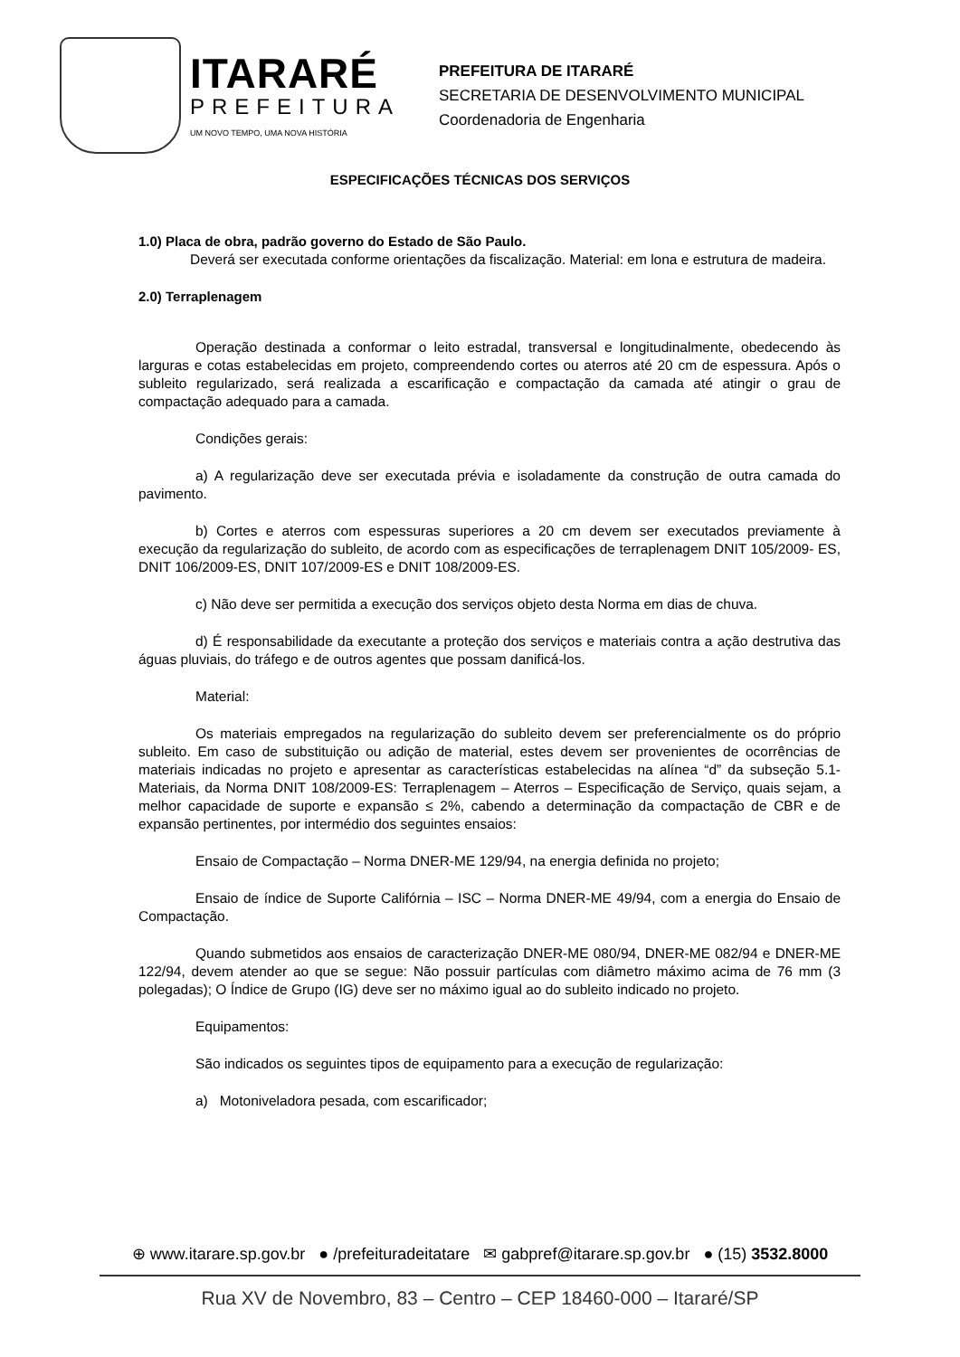ITARARÉ
PREFEITURA
UM NOVO TEMPO, UMA NOVA HISTÓRIA
PREFEITURA DE ITARARÉ
SECRETARIA DE DESENVOLVIMENTO MUNICIPAL
Coordenadoria de Engenharia
ESPECIFICAÇÕES TÉCNICAS DOS SERVIÇOS
1.0) Placa de obra, padrão governo do Estado de São Paulo.
Deverá ser executada conforme orientações da fiscalização. Material: em lona e estrutura de madeira.
2.0) Terraplenagem
Operação destinada a conformar o leito estradal, transversal e longitudinalmente, obedecendo às larguras e cotas estabelecidas em projeto, compreendendo cortes ou aterros até 20 cm de espessura. Após o subleito regularizado, será realizada a escarificação e compactação da camada até atingir o grau de compactação adequado para a camada.
Condições gerais:
a) A regularização deve ser executada prévia e isoladamente da construção de outra camada do pavimento.
b) Cortes e aterros com espessuras superiores a 20 cm devem ser executados previamente à execução da regularização do subleito, de acordo com as especificações de terraplenagem DNIT 105/2009- ES, DNIT 106/2009-ES, DNIT 107/2009-ES e DNIT 108/2009-ES.
c) Não deve ser permitida a execução dos serviços objeto desta Norma em dias de chuva.
d) É responsabilidade da executante a proteção dos serviços e materiais contra a ação destrutiva das águas pluviais, do tráfego e de outros agentes que possam danificá-los.
Material:
Os materiais empregados na regularização do subleito devem ser preferencialmente os do próprio subleito. Em caso de substituição ou adição de material, estes devem ser provenientes de ocorrências de materiais indicadas no projeto e apresentar as características estabelecidas na alínea “d” da subseção 5.1-Materiais, da Norma DNIT 108/2009-ES: Terraplenagem – Aterros – Especificação de Serviço, quais sejam, a melhor capacidade de suporte e expansão ≤ 2%, cabendo a determinação da compactação de CBR e de expansão pertinentes, por intermédio dos seguintes ensaios:
Ensaio de Compactação – Norma DNER-ME 129/94, na energia definida no projeto;
Ensaio de índice de Suporte Califórnia – ISC – Norma DNER-ME 49/94, com a energia do Ensaio de Compactação.
Quando submetidos aos ensaios de caracterização DNER-ME 080/94, DNER-ME 082/94 e DNER-ME 122/94, devem atender ao que se segue: Não possuir partículas com diâmetro máximo acima de 76 mm (3 polegadas); O Índice de Grupo (IG) deve ser no máximo igual ao do subleito indicado no projeto.
Equipamentos:
São indicados os seguintes tipos de equipamento para a execução de regularização:
a) Motoniveladora pesada, com escarificador;
⊕ www.itarare.sp.gov.br ● /prefeituradeitatare ✉ gabpref@itarare.sp.gov.br ● (15) 3532.8000
Rua XV de Novembro, 83 – Centro – CEP 18460-000 – Itararé/SP